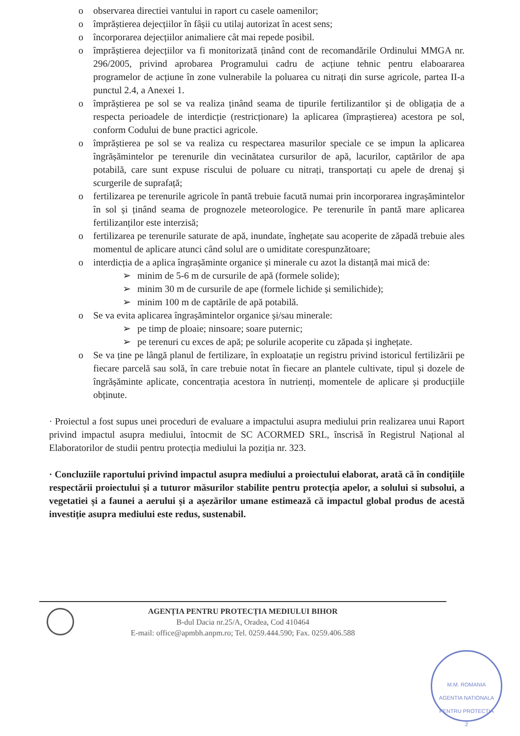o observarea directiei vantului in raport cu casele oamenilor;
o împrăștierea dejecțiilor în fâșii cu utilaj autorizat în acest sens;
o încorporarea dejecțiilor animaliere cât mai repede posibil.
o împrăștierea dejecțiilor va fi monitorizată ținând cont de recomandările Ordinului MMGA nr. 296/2005, privind aprobarea Programului cadru de acțiune tehnic pentru elaboararea programelor de acțiune în zone vulnerabile la poluarea cu nitrați din surse agricole, partea II-a punctul 2.4, a Anexei 1.
o împrăștierea pe sol se va realiza ținând seama de tipurile fertilizantilor și de obligația de a respecta perioadele de interdicție (restricționare) la aplicarea (împraștierea) acestora pe sol, conform Codului de bune practici agricole.
o împrăștierea pe sol se va realiza cu respectarea masurilor speciale ce se impun la aplicarea îngrășămintelor pe terenurile din vecinătatea cursurilor de apă, lacurilor, captărilor de apa potabilă, care sunt expuse riscului de poluare cu nitrați, transportați cu apele de drenaj și scurgerile de suprafață;
o fertilizarea pe terenurile agricole în pantă trebuie facută numai prin incorporarea ingrașămintelor în sol și ținând seama de prognozele meteorologice. Pe terenurile în pantă mare aplicarea fertilizanților este interzisă;
o fertilizarea pe terenurile saturate de apă, inundate, înghețate sau acoperite de zăpadă trebuie ales momentul de aplicare atunci când solul are o umiditate corespunzătoare;
o interdicția de a aplica îngrașăminte organice și minerale cu azot la distanță mai mică de:
➢ minim de 5-6 m de cursurile de apă (formele solide);
➢ minim 30 m de cursurile de ape (formele lichide și semilichide);
➢ minim 100 m de captările de apă potabilă.
o Se va evita aplicarea îngrașămintelor organice și/sau minerale:
➢ pe timp de ploaie; ninsoare; soare puternic;
➢ pe terenuri cu exces de apă; pe solurile acoperite cu zăpada și inghețate.
o Se va ține pe lângă planul de fertilizare, în exploatație un registru privind istoricul fertilizării pe fiecare parcelă sau solă, în care trebuie notat în fiecare an plantele cultivate, tipul și dozele de îngrășăminte aplicate, concentrația acestora în nutrienți, momentele de aplicare și producțiile obținute.
· Proiectul a fost supus unei proceduri de evaluare a impactului asupra mediului prin realizarea unui Raport privind impactul asupra mediului, întocmit de SC ACORMED SRL, înscrisă în Registrul Național al Elaboratorilor de studii pentru protecția mediului la poziția nr. 323.
· Concluziile raportului privind impactul asupra mediului a proiectului elaborat, arată că în condițiile respectării proiectului și a tuturor măsurilor stabilite pentru protecția apelor, a solului si subsolui, a vegetatiei și a faunei a aerului și a așezărilor umane estimează că impactul global produs de acestă investiție asupra mediului este redus, sustenabil.
AGENȚIA PENTRU PROTECȚIA MEDIULUI BIHOR
B-dul Dacia nr.25/A, Oradea, Cod 410464
E-mail: office@apmbh.anpm.ro; Tel. 0259.444.590; Fax. 0259.406.588
M.M. ROMANIA
AGENTIA NATIONALA
PENTRU PROTECTIA
2